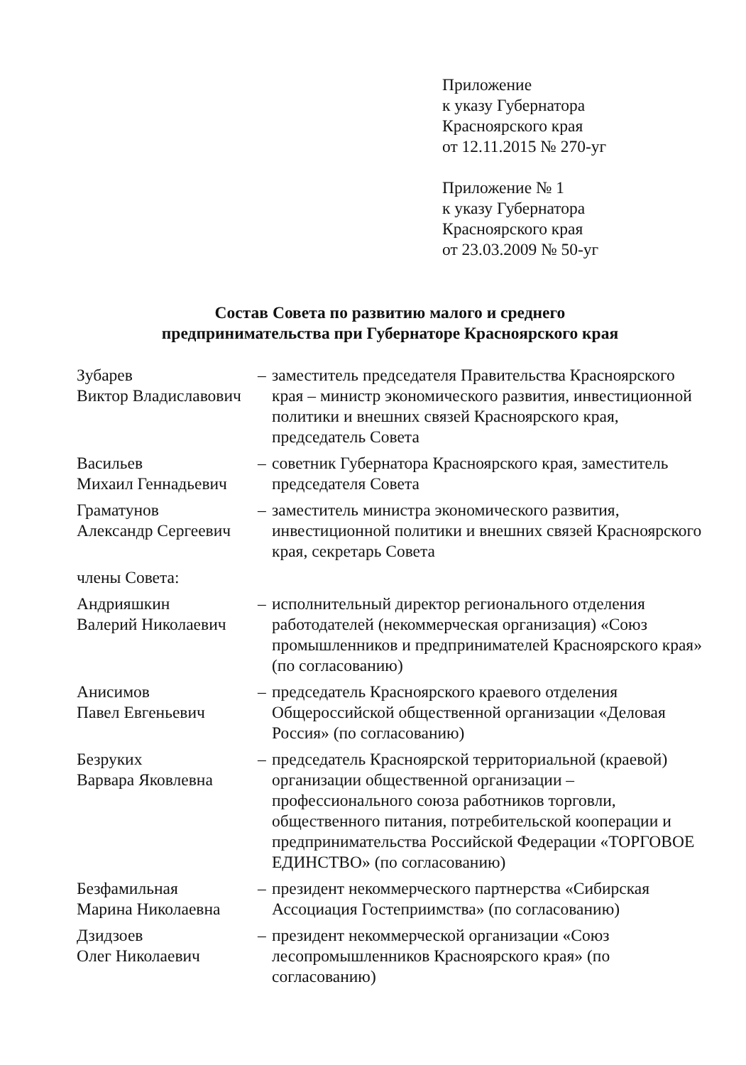Приложение
к указу Губернатора
Красноярского края
от 12.11.2015 № 270-уг
Приложение № 1
к указу Губернатора
Красноярского края
от 23.03.2009 № 50-уг
Состав Совета по развитию малого и среднего
предпринимательства при Губернаторе Красноярского края
| Зубарев Виктор Владиславович | – | заместитель председателя Правительства Красноярского края – министр экономического развития, инвестиционной политики и внешних связей Красноярского края, председатель Совета |
| Васильев Михаил Геннадьевич | – | советник Губернатора Красноярского края, заместитель председателя Совета |
| Граматунов Александр Сергеевич | – | заместитель министра экономического развития, инвестиционной политики и внешних связей Красноярского края, секретарь Совета |
| члены Совета: | | |
| Андрияшкин Валерий Николаевич | – | исполнительный директор регионального отделения работодателей (некоммерческая организация) «Союз промышленников и предпринимателей Красноярского края» (по согласованию) |
| Анисимов Павел Евгеньевич | – | председатель Красноярского краевого отделения Общероссийской общественной организации «Деловая Россия» (по согласованию) |
| Безруких Варвара Яковлевна | – | председатель Красноярской территориальной (краевой) организации общественной организации – профессионального союза работников торговли, общественного питания, потребительской кооперации и предпринимательства Российской Федерации «ТОРГОВОЕ ЕДИНСТВО» (по согласованию) |
| Безфамильная Марина Николаевна | – | президент некоммерческого партнерства «Сибирская Ассоциация Гостеприимства» (по согласованию) |
| Дзидзоев Олег Николаевич | – | президент некоммерческой организации «Союз лесопромышленников Красноярского края» (по согласованию) |